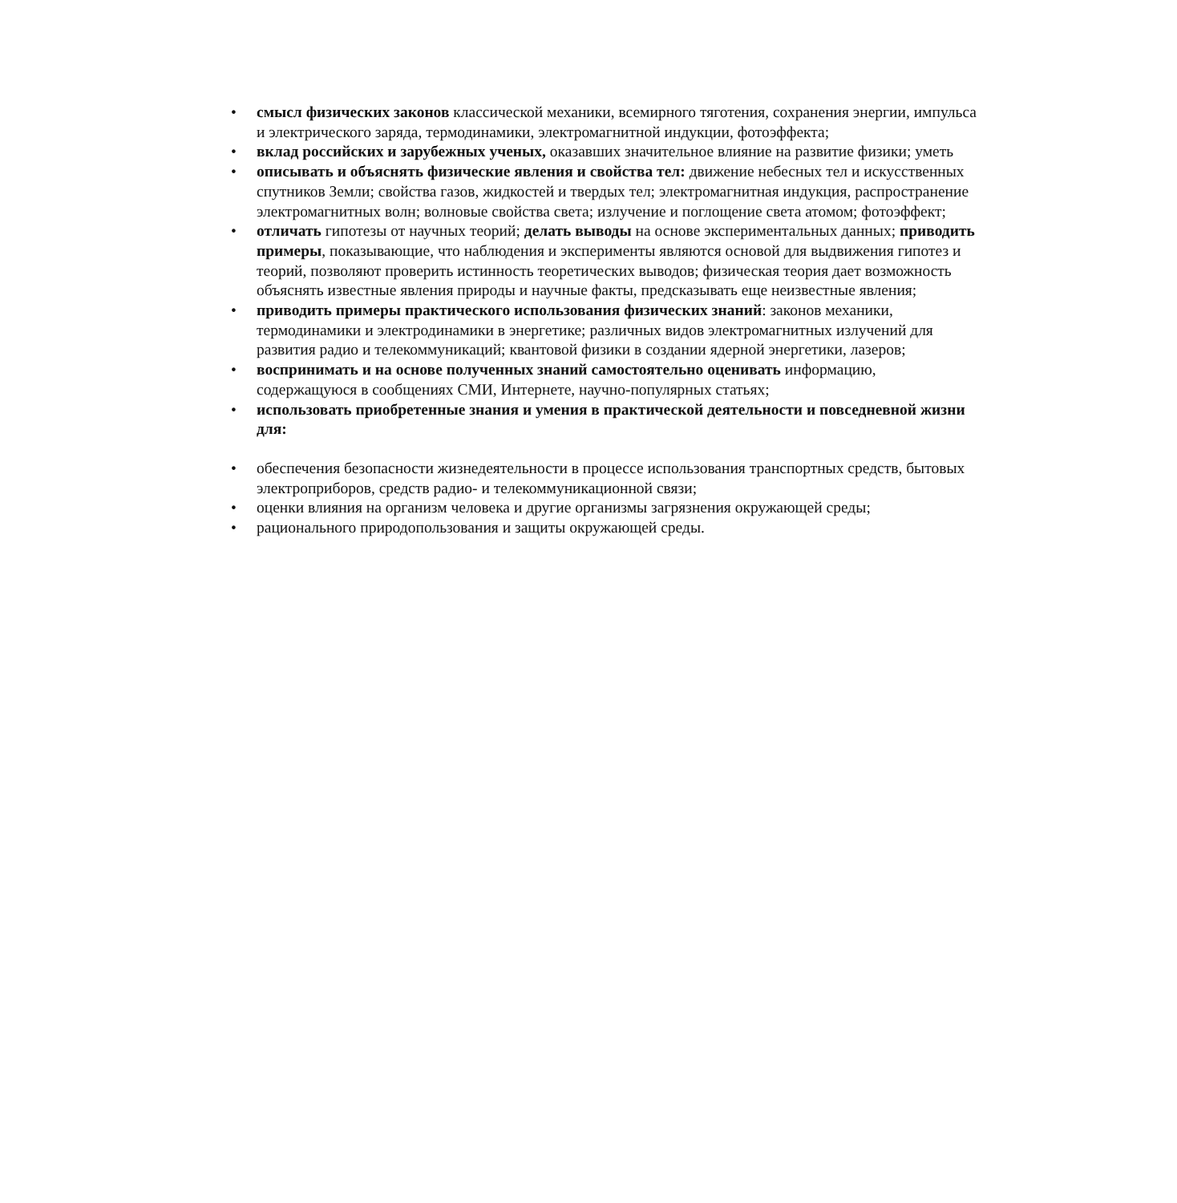• смысл физических законов классической механики, всемирного тяготения, сохранения энергии, импульса и электрического заряда, термодинамики, электромагнитной индукции, фотоэффекта;
• вклад российских и зарубежных ученых, оказавших значительное влияние на развитие физики; уметь
• описывать и объяснять физические явления и свойства тел: движение небесных тел и искусственных спутников Земли; свойства газов, жидкостей и твердых тел; электромагнитная индукция, распространение электромагнитных волн; волновые свойства света; излучение и поглощение света атомом; фотоэффект;
• отличать гипотезы от научных теорий; делать выводы на основе экспериментальных данных; приводить примеры, показывающие, что наблюдения и эксперименты являются основой для выдвижения гипотез и теорий, позволяют проверить истинность теоретических выводов; физическая теория дает возможность объяснять известные явления природы и научные факты, предсказывать еще неизвестные явления;
• приводить примеры практического использования физических знаний: законов механики, термодинамики и электродинамики в энергетике; различных видов электромагнитных излучений для развития радио и телекоммуникаций; квантовой физики в создании ядерной энергетики, лазеров;
• воспринимать и на основе полученных знаний самостоятельно оценивать информацию, содержащуюся в сообщениях СМИ, Интернете, научно-популярных статьях;
• использовать приобретенные знания и умения в практической деятельности и повседневной жизни для:
• обеспечения безопасности жизнедеятельности в процессе использования транспортных средств, бытовых электроприборов, средств радио- и телекоммуникационной связи;
• оценки влияния на организм человека и другие организмы загрязнения окружающей среды;
• рационального природопользования и защиты окружающей среды.